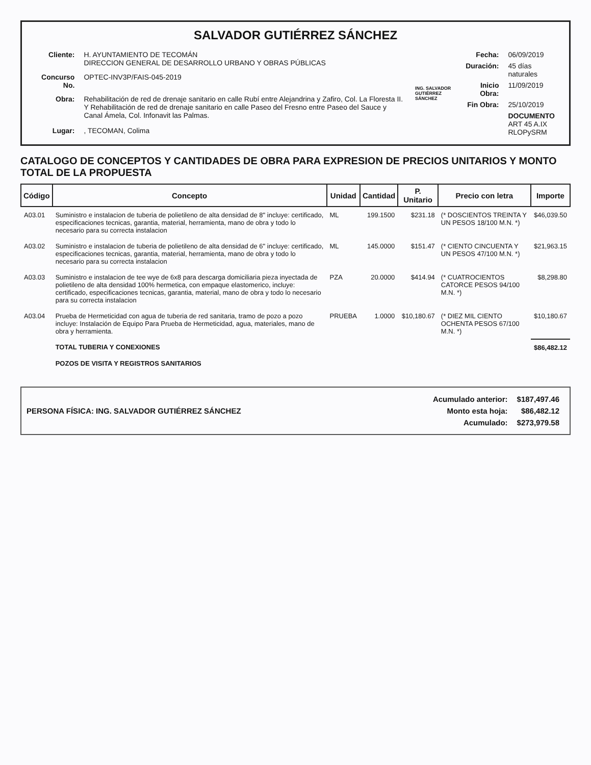SALVADOR GUTIÉRREZ SÁNCHEZ
| Cliente: | H. AYUNTAMIENTO DE TECOMÁN DIRECCION GENERAL DE DESARROLLO URBANO Y OBRAS PÚBLICAS |
| Concurso No. | OPTEC-INV3P/FAIS-045-2019 |
| Obra: | Rehabilitación de red de drenaje sanitario en calle Rubí entre Alejandrina y Zafiro, Col. La Floresta II. Y Rehabilitación de red de drenaje sanitario en calle Paseo del Fresno entre Paseo del Sauce y Canal Ámela, Col. Infonavit las Palmas. |
| Lugar: | , TECOMAN, Colima |
ING. SALVADOR GUTIÉRREZ SÁNCHEZ
| Fecha: | 06/09/2019 |
| Duración: | 45 días naturales |
| Inicio Obra: | 11/09/2019 |
| Fin Obra: | 25/10/2019 |
| | DOCUMENTO ART 45 A.IX RLOPySRM |
CATALOGO DE CONCEPTOS Y CANTIDADES DE OBRA PARA EXPRESION DE PRECIOS UNITARIOS Y MONTO TOTAL DE LA PROPUESTA
| Código | Concepto | Unidad | Cantidad | P. Unitario | Precio con letra | Importe |
| --- | --- | --- | --- | --- | --- | --- |
| A03.01 | Suministro e instalacion de tuberia de polietileno de alta densidad de 8" incluye: certificado, especificaciones tecnicas, garantia, material, herramienta, mano de obra y todo lo necesario para su correcta instalacion | ML | 199.1500 | $231.18 | (* DOSCIENTOS TREINTA Y UN PESOS 18/100 M.N. *) | $46,039.50 |
| A03.02 | Suministro e instalacion de tuberia de polietileno de alta densidad de 6" incluye: certificado, especificaciones tecnicas, garantia, material, herramienta, mano de obra y todo lo necesario para su correcta instalacion | ML | 145.0000 | $151.47 | (* CIENTO CINCUENTA Y UN PESOS 47/100 M.N. *) | $21,963.15 |
| A03.03 | Suministro e instalacion de tee wye de 6x8 para descarga domiciliaria pieza inyectada de polietileno de alta densidad 100% hermetica, con empaque elastomerico, incluye: certificado, especificaciones tecnicas, garantia, material, mano de obra y todo lo necesario para su correcta instalacion | PZA | 20.0000 | $414.94 | (* CUATROCIENTOS CATORCE PESOS 94/100 M.N. *) | $8,298.80 |
| A03.04 | Prueba de Hermeticidad con agua de tuberia de red sanitaria, tramo de pozo a pozo incluye: Instalación de Equipo Para Prueba de Hermeticidad, agua, materiales, mano de obra y herramienta. | PRUEBA | 1.0000 | $10,180.67 | (* DIEZ MIL CIENTO OCHENTA PESOS 67/100 M.N. *) | $10,180.67 |
| | TOTAL TUBERIA Y CONEXIONES | | | | | $86,482.12 |
| | POZOS DE VISITA Y REGISTROS SANITARIOS | | | | | |
PERSONA FÍSICA: ING. SALVADOR GUTIÉRREZ SÁNCHEZ
| Acumulado anterior: | $187,497.46 |
| Monto esta hoja: | $86,482.12 |
| Acumulado: | $273,979.58 |